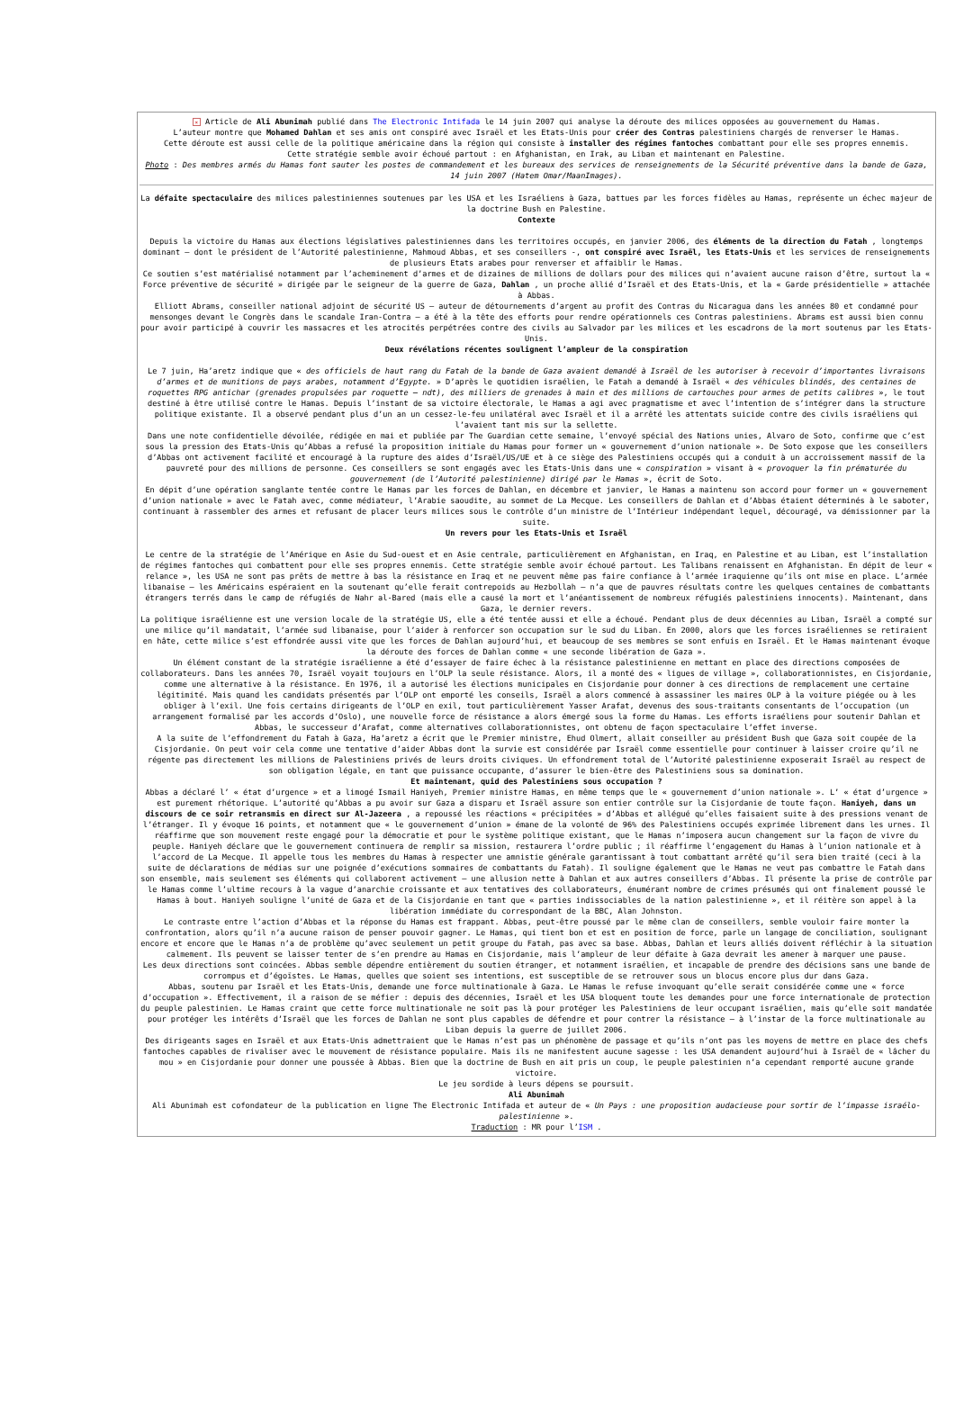× Article de Ali Abunimah publié dans The Electronic Intifada le 14 juin 2007 qui analyse la déroute des milices opposées au gouvernement du Hamas.
L’auteur montre que Mohamed Dahlan et ses amis ont conspiré avec Israël et les Etats-Unis pour créer des Contras palestiniens chargés de renverser le Hamas.
Cette déroute est aussi celle de la politique américaine dans la région qui consiste à installer des régimes fantoches combattant pour elle ses propres ennemis.
Cette stratégie semble avoir échoué partout : en Afghanistan, en Irak, au Liban et maintenant en Palestine.
Photo : Des membres armés du Hamas font sauter les postes de commandement et les bureaux des services de renseignements de la Sécurité préventive dans la bande de Gaza, 14 juin 2007 (Hatem Omar/MaanImages).
La défaite spectaculaire des milices palestiniennes soutenues par les USA et les Israéliens à Gaza, battues par les forces fidèles au Hamas, représente un échec majeur de la doctrine Bush en Palestine.
Contexte
Depuis la victoire du Hamas aux élections législatives palestiniennes dans les territoires occupés, en janvier 2006, des éléments de la direction du Fatah , longtemps dominant – dont le président de l’Autorité palestinienne, Mahmoud Abbas, et ses conseillers -, ont conspiré avec Israël, les Etats-Unis et les services de renseignements de plusieurs Etats arabes pour renverser et affaiblir le Hamas.
Ce soutien s’est matérialisé notamment par l’acheminement d’armes et de dizaines de millions de dollars pour des milices qui n’avaient aucune raison d’être, surtout la « Force préventive de sécurité » dirigée par le seigneur de la guerre de Gaza, Dahlan , un proche allié d’Israël et des Etats-Unis, et la « Garde présidentielle » attachée à Abbas.
Elliott Abrams, conseiller national adjoint de sécurité US – auteur de détournements d’argent au profit des Contras du Nicaragua dans les années 80 et condamné pour mensonges devant le Congrès dans le scandale Iran-Contra – a été à la tête des efforts pour rendre opérationnels ces Contras palestiniens. Abrams est aussi bien connu pour avoir participé à couvrir les massacres et les atrocités perpétrées contre des civils au Salvador par les milices et les escadrons de la mort soutenus par les Etats-Unis.
Deux révélations récentes soulignent l’ampleur de la conspiration
Le 7 juin, Ha’aretz indique que « des officiels de haut rang du Fatah de la bande de Gaza avaient demandé à Israël de les autoriser à recevoir d’importantes livraisons d’armes et de munitions de pays arabes, notamment d’Egypte. » D’après le quotidien israélien, le Fatah a demandé à Israël « des véhicules blindés, des centaines de roquettes RPG antichar (grenades propulsées par roquette – ndt), des milliers de grenades à main et des millions de cartouches pour armes de petits calibres », le tout destiné à être utilisé contre le Hamas. Depuis l’instant de sa victoire électorale, le Hamas a agi avec pragmatisme et avec l’intention de s’intégrer dans la structure politique existante. Il a observé pendant plus d’un an un cessez-le-feu unilatéral avec Israël et il a arrêté les attentats suicide contre des civils israéliens qui l’avaient tant mis sur la sellette.
Dans une note confidentielle dévoilée, rédigée en mai et publiée par The Guardian cette semaine, l’envoyé spécial des Nations unies, Alvaro de Soto, confirme que c’est sous la pression des Etats-Unis qu’Abbas a refusé la proposition initiale du Hamas pour former un « gouvernement d’union nationale ». De Soto expose que les conseillers d’Abbas ont activement facilité et encouragé à la rupture des aides d’Israël/US/UE et à ce siège des Palestiniens occupés qui a conduit à un accroissement massif de la pauvreté pour des millions de personne. Ces conseillers se sont engagés avec les Etats-Unis dans une « conspiration » visant à « provoquer la fin prématurée du gouvernement (de l’Autorité palestinienne) dirigé par le Hamas », écrit de Soto.
En dépit d’une opération sanglante tentée contre le Hamas par les forces de Dahlan, en décembre et janvier, le Hamas a maintenu son accord pour former un « gouvernement d’union nationale » avec le Fatah avec, comme médiateur, l’Arabie saoudite, au sommet de La Mecque. Les conseillers de Dahlan et d’Abbas étaient déterminés à le saboter, continuant à rassembler des armes et refusant de placer leurs milices sous le contrôle d’un ministre de l’Intérieur indépendant lequel, découragé, va démissionner par la suite.
Un revers pour les Etats-Unis et Israël
Le centre de la stratégie de l’Amérique en Asie du Sud-ouest et en Asie centrale, particulièrement en Afghanistan, en Iraq, en Palestine et au Liban, est l’installation de régimes fantoches qui combattent pour elle ses propres ennemis. Cette stratégie semble avoir échoué partout. Les Talibans renaissent en Afghanistan. En dépit de leur « relance », les USA ne sont pas prêts de mettre à bas la résistance en Iraq et ne peuvent même pas faire confiance à l’armée iraquienne qu’ils ont mise en place. L’armée libanaise – les Américains espéraient en la soutenant qu’elle ferait contrepoids au Hezbollah – n’a que de pauvres résultats contre les quelques centaines de combattants étrangers terrés dans le camp de réfugiés de Nahr al-Bared (mais elle a causé la mort et l’anéantissement de nombreux réfugiés palestiniens innocents). Maintenant, dans Gaza, le dernier revers.
La politique israélienne est une version locale de la stratégie US, elle a été tentée aussi et elle a échoué. Pendant plus de deux décennies au Liban, Israël a compté sur une milice qu’il mandatait, l’armée sud libanaise, pour l’aider à renforcer son occupation sur le sud du Liban. En 2000, alors que les forces israéliennes se retiraient en hâte, cette milice s’est effondrée aussi vite que les forces de Dahlan aujourd’hui, et beaucoup de ses membres se sont enfuis en Israël. Et le Hamas maintenant évoque la déroute des forces de Dahlan comme « une seconde libération de Gaza ».
Un élément constant de la stratégie israélienne a été d’essayer de faire échec à la résistance palestinienne en mettant en place des directions composées de collaborateurs. Dans les années 70, Israël voyait toujours en l’OLP la seule résistance. Alors, il a monté des « ligues de village », collaborationnistes, en Cisjordanie, comme une alternative à la résistance. En 1976, il a autorisé les élections municipales en Cisjordanie pour donner à ces directions de remplacement une certaine légitimité. Mais quand les candidats présentés par l’OLP ont emporté les conseils, Israël a alors commencé à assassiner les maires OLP à la voiture piégée ou à les obliger à l’exil. Une fois certains dirigeants de l’OLP en exil, tout particulièrement Yasser Arafat, devenus des sous-traitants consentants de l’occupation (un arrangement formalisé par les accords d’Oslo), une nouvelle force de résistance a alors émergé sous la forme du Hamas. Les efforts israéliens pour soutenir Dahlan et Abbas, le successeur d’Arafat, comme alternatives collaborationnistes, ont obtenu de façon spectaculaire l’effet inverse.
A la suite de l’effondrement du Fatah à Gaza, Ha’aretz a écrit que le Premier ministre, Ehud Olmert, allait conseiller au président Bush que Gaza soit coupée de la Cisjordanie. On peut voir cela comme une tentative d’aider Abbas dont la survie est considérée par Israël comme essentielle pour continuer à laisser croire qu’il ne régente pas directement les millions de Palestiniens privés de leurs droits civiques. Un effondrement total de l’Autorité palestinienne exposerait Israël au respect de son obligation légale, en tant que puissance occupante, d’assurer le bien-être des Palestiniens sous sa domination.
Et maintenant, quid des Palestiniens sous occupation ?
Abbas a déclaré l’ « état d’urgence » et a limogé Ismail Haniyeh, Premier ministre Hamas, en même temps que le « gouvernement d’union nationale ». L’ « état d’urgence » est purement rhétorique. L’autorité qu’Abbas a pu avoir sur Gaza a disparu et Israël assure son entier contrôle sur la Cisjordanie de toute façon. Haniyeh, dans un discours de ce soir retransmis en direct sur Al-Jazeera , a repoussé les réactions « précipitées » d’Abbas et allégué qu’elles faisaient suite à des pressions venant de l’étranger. Il y évoque 16 points, et notamment que « le gouvernement d’union » émane de la volonté de 96% des Palestiniens occupés exprimée librement dans les urnes. Il réaffirme que son mouvement reste engagé pour la démocratie et pour le système politique existant, que le Hamas n’imposera aucun changement sur la façon de vivre du peuple. Haniyeh déclare que le gouvernement continuera de remplir sa mission, restaurera l’ordre public ; il réaffirme l’engagement du Hamas à l’union nationale et à l’accord de La Mecque. Il appelle tous les membres du Hamas à respecter une amnistie générale garantissant à tout combattant arrêté qu’il sera bien traité (ceci à la suite de déclarations de médias sur une poignée d’exécutions sommaires de combattants du Fatah). Il souligne également que le Hamas ne veut pas combattre le Fatah dans son ensemble, mais seulement ses éléments qui collaborent activement – une allusion nette à Dahlan et aux autres conseillers d’Abbas. Il présente la prise de contrôle par le Hamas comme l’ultime recours à la vague d’anarchie croissante et aux tentatives des collaborateurs, énumérant nombre de crimes présumés qui ont finalement poussé le Hamas à bout. Haniyeh souligne l’unité de Gaza et de la Cisjordanie en tant que « parties indissociables de la nation palestinienne », et il réitère son appel à la libération immédiate du correspondant de la BBC, Alan Johnston.
Le contraste entre l’action d’Abbas et la réponse du Hamas est frappant. Abbas, peut-être poussé par le même clan de conseillers, semble vouloir faire monter la confrontation, alors qu’il n’a aucune raison de penser pouvoir gagner. Le Hamas, qui tient bon et est en position de force, parle un langage de conciliation, soulignant encore et encore que le Hamas n’a de problème qu’avec seulement un petit groupe du Fatah, pas avec sa base. Abbas, Dahlan et leurs alliés doivent réfléchir à la situation calmement. Ils peuvent se laisser tenter de s’en prendre au Hamas en Cisjordanie, mais l’ampleur de leur défaite à Gaza devrait les amener à marquer une pause.
Les deux directions sont coincées. Abbas semble dépendre entièrement du soutien étranger, et notamment israélien, et incapable de prendre des décisions sans une bande de corrompus et d’égoïstes. Le Hamas, quelles que soient ses intentions, est susceptible de se retrouver sous un blocus encore plus dur dans Gaza.
Abbas, soutenu par Israël et les Etats-Unis, demande une force multinationale à Gaza. Le Hamas le refuse invoquant qu’elle serait considérée comme une « force d’occupation ». Effectivement, il a raison de se méfier : depuis des décennies, Israël et les USA bloquent toute les demandes pour une force internationale de protection du peuple palestinien. Le Hamas craint que cette force multinationale ne soit pas là pour protéger les Palestiniens de leur occupant israélien, mais qu’elle soit mandatée pour protéger les intérêts d’Israël que les forces de Dahlan ne sont plus capables de défendre et pour contrer la résistance – à l’instar de la force multinationale au Liban depuis la guerre de juillet 2006.
Des dirigeants sages en Israël et aux Etats-Unis admettraient que le Hamas n’est pas un phénomène de passage et qu’ils n’ont pas les moyens de mettre en place des chefs fantoches capables de rivaliser avec le mouvement de résistance populaire. Mais ils ne manifestent aucune sagesse : les USA demandent aujourd’hui à Israël de « lâcher du mou » en Cisjordanie pour donner une poussée à Abbas. Bien que la doctrine de Bush en ait pris un coup, le peuple palestinien n’a cependant remporté aucune grande victoire.
Le jeu sordide à leurs dépens se poursuit.
Ali Abunimah
Ali Abunimah est cofondateur de la publication en ligne The Electronic Intifada et auteur de « Un Pays : une proposition audacieuse pour sortir de l’impasse israélo-palestinienne ».
Traduction : MR pour l’ISM .